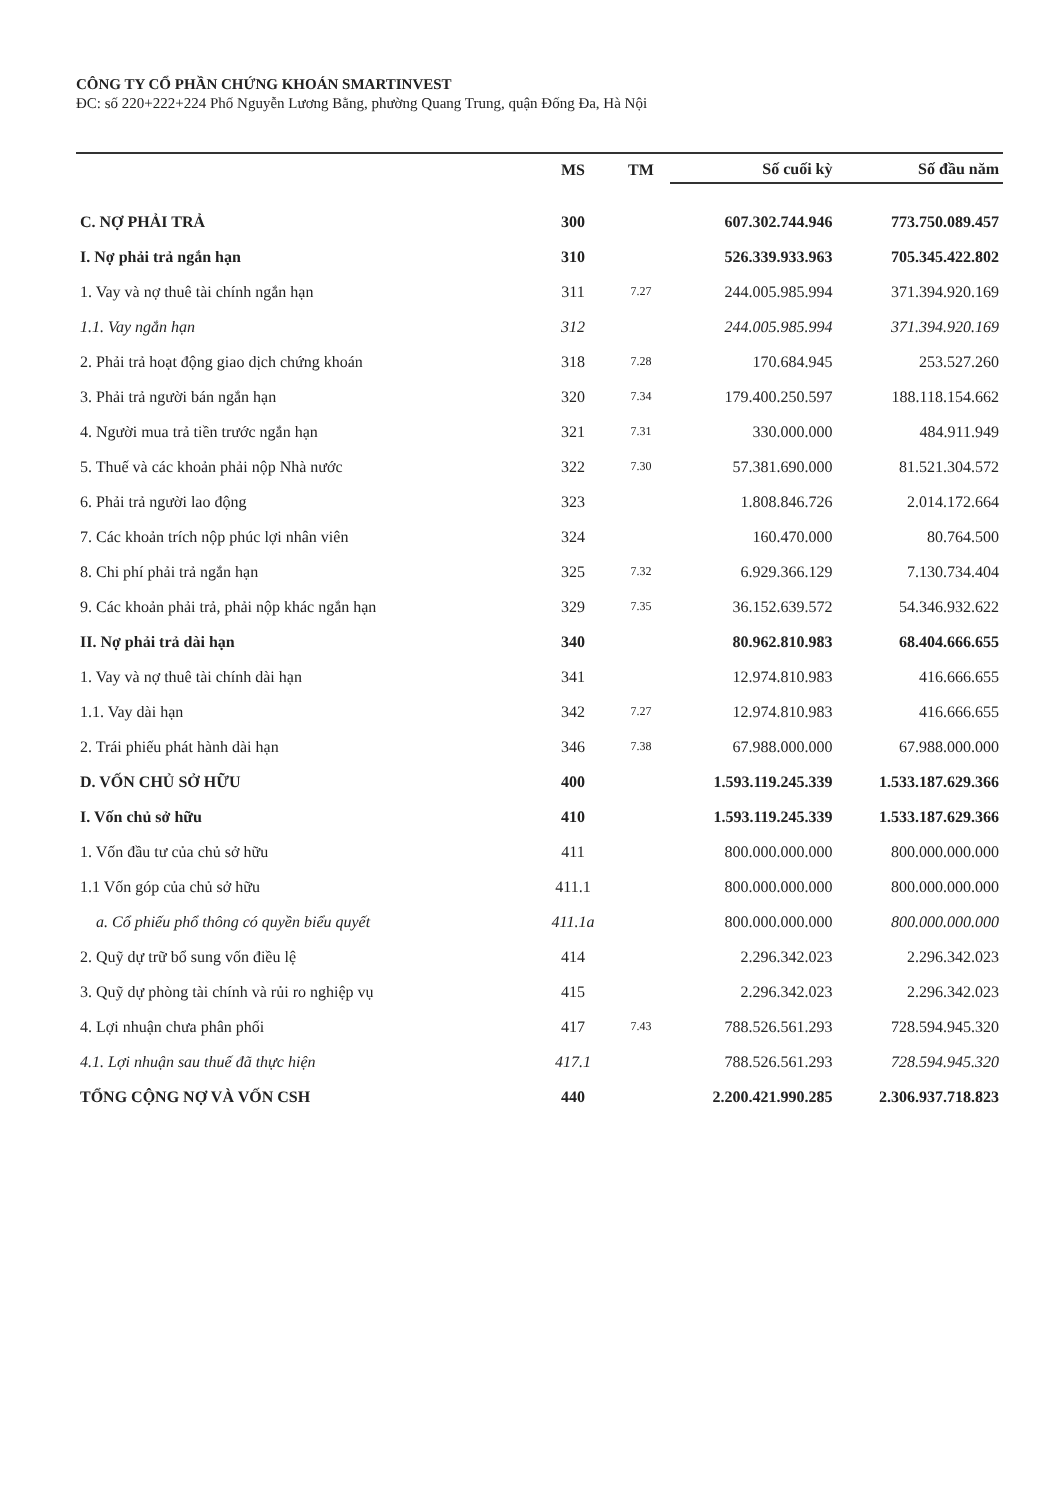CÔNG TY CỔ PHẦN CHỨNG KHOÁN SMARTINVEST
ĐC: số 220+222+224 Phố Nguyễn Lương Bằng, phường Quang Trung, quận Đống Đa, Hà Nội
| | MS | TM | Số cuối kỳ | Số đầu năm |
| --- | --- | --- | --- | --- |
| C. NỢ PHẢI TRẢ | 300 | | 607.302.744.946 | 773.750.089.457 |
| I. Nợ phải trả ngắn hạn | 310 | | 526.339.933.963 | 705.345.422.802 |
| 1. Vay và nợ thuê tài chính ngắn hạn | 311 | 7.27 | 244.005.985.994 | 371.394.920.169 |
| 1.1. Vay ngắn hạn | 312 | | 244.005.985.994 | 371.394.920.169 |
| 2. Phải trả hoạt động giao dịch chứng khoán | 318 | 7.28 | 170.684.945 | 253.527.260 |
| 3. Phải trả người bán ngắn hạn | 320 | 7.34 | 179.400.250.597 | 188.118.154.662 |
| 4. Người mua trả tiền trước ngắn hạn | 321 | 7.31 | 330.000.000 | 484.911.949 |
| 5. Thuế và các khoản phải nộp Nhà nước | 322 | 7.30 | 57.381.690.000 | 81.521.304.572 |
| 6. Phải trả người lao động | 323 | | 1.808.846.726 | 2.014.172.664 |
| 7. Các khoản trích nộp phúc lợi nhân viên | 324 | | 160.470.000 | 80.764.500 |
| 8. Chi phí phải trả ngắn hạn | 325 | 7.32 | 6.929.366.129 | 7.130.734.404 |
| 9. Các khoản phải trả, phải nộp khác ngắn hạn | 329 | 7.35 | 36.152.639.572 | 54.346.932.622 |
| II. Nợ phải trả dài hạn | 340 | | 80.962.810.983 | 68.404.666.655 |
| 1. Vay và nợ thuê tài chính dài hạn | 341 | | 12.974.810.983 | 416.666.655 |
| 1.1. Vay dài hạn | 342 | 7.27 | 12.974.810.983 | 416.666.655 |
| 2. Trái phiếu phát hành dài hạn | 346 | 7.38 | 67.988.000.000 | 67.988.000.000 |
| D. VỐN CHỦ SỞ HỮU | 400 | | 1.593.119.245.339 | 1.533.187.629.366 |
| I. Vốn chủ sở hữu | 410 | | 1.593.119.245.339 | 1.533.187.629.366 |
| 1. Vốn đầu tư của chủ sở hữu | 411 | | 800.000.000.000 | 800.000.000.000 |
| 1.1 Vốn góp của chủ sở hữu | 411.1 | | 800.000.000.000 | 800.000.000.000 |
| a. Cổ phiếu phổ thông có quyền biểu quyết | 411.1a | | 800.000.000.000 | 800.000.000.000 |
| 2. Quỹ dự trữ bổ sung vốn điều lệ | 414 | | 2.296.342.023 | 2.296.342.023 |
| 3. Quỹ dự phòng tài chính và rủi ro nghiệp vụ | 415 | | 2.296.342.023 | 2.296.342.023 |
| 4. Lợi nhuận chưa phân phối | 417 | 7.43 | 788.526.561.293 | 728.594.945.320 |
| 4.1. Lợi nhuận sau thuế đã thực hiện | 417.1 | | 788.526.561.293 | 728.594.945.320 |
| TỔNG CỘNG NỢ VÀ VỐN CSH | 440 | | 2.200.421.990.285 | 2.306.937.718.823 |